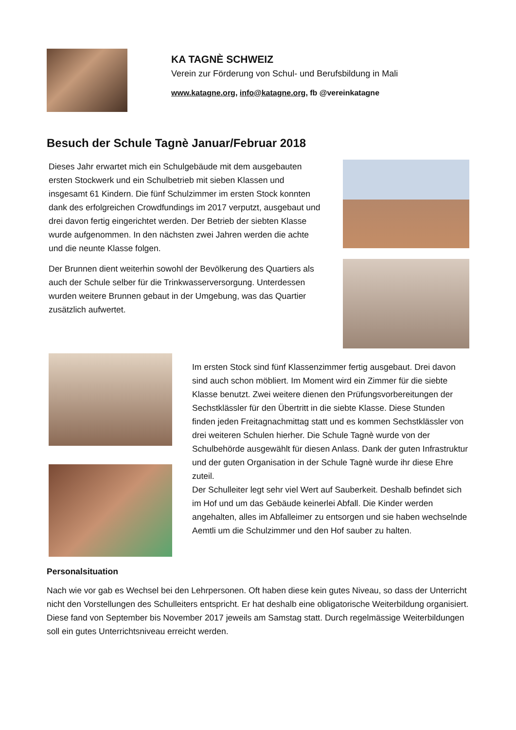KA TAGNÈ SCHWEIZ
Verein zur Förderung von Schul- und Berufsbildung in Mali
www.katagne.org, info@katagne.org, fb @vereinkatagne
Besuch der Schule Tagnè Januar/Februar 2018
Dieses Jahr erwartet mich ein Schulgebäude mit dem ausgebauten ersten Stockwerk und ein Schulbetrieb mit sieben Klassen und insgesamt 61 Kindern. Die fünf Schulzimmer im ersten Stock konnten dank des erfolgreichen Crowdfundings im 2017 verputzt, ausgebaut und drei davon fertig eingerichtet werden. Der Betrieb der siebten Klasse wurde aufgenommen. In den nächsten zwei Jahren werden die achte und die neunte Klasse folgen.
Der Brunnen dient weiterhin sowohl der Bevölkerung des Quartiers als auch der Schule selber für die Trinkwasserversorgung. Unterdessen wurden weitere Brunnen gebaut in der Umgebung, was das Quartier zusätzlich aufwertet.
Im ersten Stock sind fünf Klassenzimmer fertig ausgebaut. Drei davon sind auch schon möbliert. Im Moment wird ein Zimmer für die siebte Klasse benutzt. Zwei weitere dienen den Prüfungsvorbereitungen der Sechstklässler für den Übertritt in die siebte Klasse. Diese Stunden finden jeden Freitagnachmittag statt und es kommen Sechstklässler von drei weiteren Schulen hierher. Die Schule Tagnè wurde von der Schulbehörde ausgewählt für diesen Anlass. Dank der guten Infrastruktur und der guten Organisation in der Schule Tagnè wurde ihr diese Ehre zuteil.
Der Schulleiter legt sehr viel Wert auf Sauberkeit. Deshalb befindet sich im Hof und um das Gebäude keinerlei Abfall. Die Kinder werden angehalten, alles im Abfalleimer zu entsorgen und sie haben wechselnde Aemtli um die Schulzimmer und den Hof sauber zu halten.
Personalsituation
Nach wie vor gab es Wechsel bei den Lehrpersonen. Oft haben diese kein gutes Niveau, so dass der Unterricht nicht den Vorstellungen des Schulleiters entspricht. Er hat deshalb eine obligatorische Weiterbildung organisiert. Diese fand von September bis November 2017 jeweils am Samstag statt. Durch regelmässige Weiterbildungen soll ein gutes Unterrichtsniveau erreicht werden.